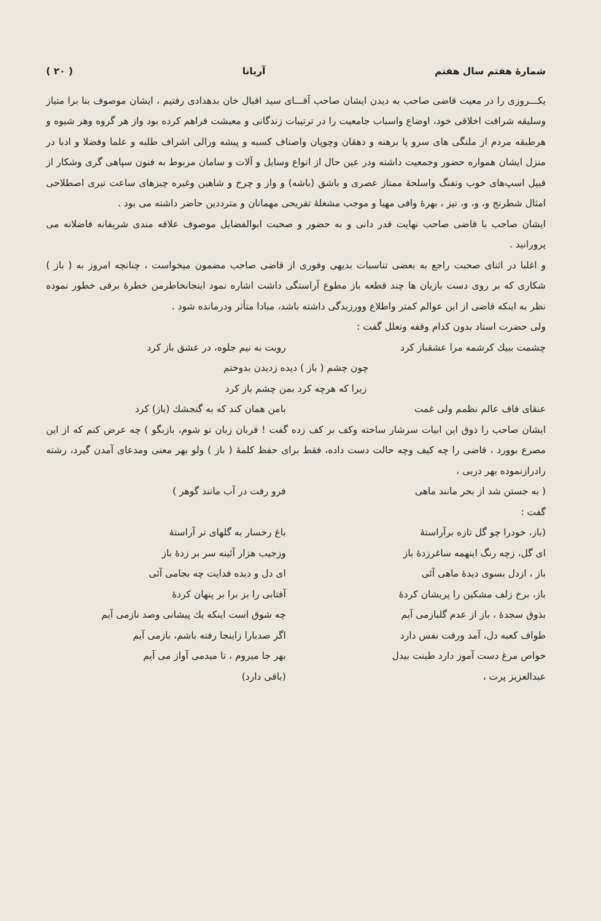شمارهٔ هفتم سال هفتم آریانا ( ۲۰ )
یکـــروزی را در معیت قاضی صاحب به دیدن ایشان صاحب آقـــای سید اقبال خان بدهدادی رفتیم ، ایشان موصوف بنا برا متیاز وسلیقه شرافت اخلاقی خود، اوضاع واسباب جامعیت را در ترتیبات زندگانی و معیشت فراهم کرده بود واز هر گروه وهر شیوه و هرطبقه مردم از ملنگی های سرو پا برهنه و دهقان وچوپان واصناف کسبه و پیشه ورالی اشراف طلبه و علما وفضلا و ادبا در منزل ایشان همواره حضور وجمعیت داشته ودر عین حال از انواع وسایل و آلات و سامان مربوط به فنون سپاهی گری وشکار از قبیل اسپ‌های خوب وتفنگ واسلحهٔ ممتاز عصری و باشق (باشه) و واز و چرخ و شاهین وغیره چیزهای ساعت تیری اصطلاحی امثال شطرنج و، و، و، نیز ، بهرهٔ وافی مهیا و موجب مشغلهٔ تفریحی مهمانان و مترددین حاضر داشته می بود .
ایشان صاحب با قاضی صاحب نهایت قدر دانی و به حضور و صحبت ابوالفضایل موصوف علاقه مندی شریفانه فاضلانه می پرورانید .
و اغلبا در اثنای صحبت راجع به بعضی تناسبات بدیهی وفوری از قاضی صاحب مضمون میخواست ، چنانچه امروز به ( باز ) شکاری که بر روی دست بازیان ها چند قطعه باز مطوع آراستگی داشت اشاره نمود اینجانخاطرمن خطرهٔ برقی خطور نموده نظر به اینکه قاضی از این عوالم کمتر واطلاع وورزیدگی داشته باشد، مبادا متأثر ودرمانده شود .
ولی حضرت استاد بدون کدام وقفه وتعلل گفت :
چشمت ببیك کرشمه مرا عشقباز کرد رویت به نیم جلوه، در عشق باز کرد
چون چشم ( باز ) دیده زدیدن بدوختم
زیرا که هرچه کرد بمن چشم باز کرد
عنقای قاف عالم نظمم ولی غمت بامن همان کند که به گنجشك (باز) کرد
ایشان صاحب را ذوق این ابیات سرشار ساخته وکف بر کف زده گفت ! قربان زبان تو شوم، بازبگو ) چه عرض کنم که از این مصرع بوورد ، قاضی را چه کیف وچه حالت دست داده، فقط برای حفظ کلمهٔ ( باز ) ولو بهر معنی ومدعای آمدن گیرد، رشته رادرازنموده بهر دربی ،
( به جستن شد از بحر مانند ماهی فرو رفت در آب مانند گوهر )
گفت :
(باز، خودرا چو گل تازه برآراستهٔ
باغ رخسار به گلهای تر آراستهٔ
ای گل، زچه رنگ اینهمه ساغرزدهٔ باز
وزجیب هزار آئینه سر بر زدهٔ باز
باز ، ازدل بسوی دیدهٔ ماهی آئی ای دل و دیده فدایت چه بجامی آئی
باز، برخ زلف مشکین را پریشان کردهٔ
آفتابی را بز برا بر پنهان کردهٔ
بذوق سجدهٔ ، باز از عدم گلبازمی آیم
چه شوق است اینکه یك پیشانی وصد نازمی آیم
طواف کعبه دل، آمد ورفت نفس دارد
اگر صدبارا زاینجا رفته باشم، بازمی آیم
خواص مرغ دست آموز دارد طینت بیدل
بهر جا میروم ، تا میدمی آواز می آیم
عبدالعزیز پرت ، (باقی دارد)